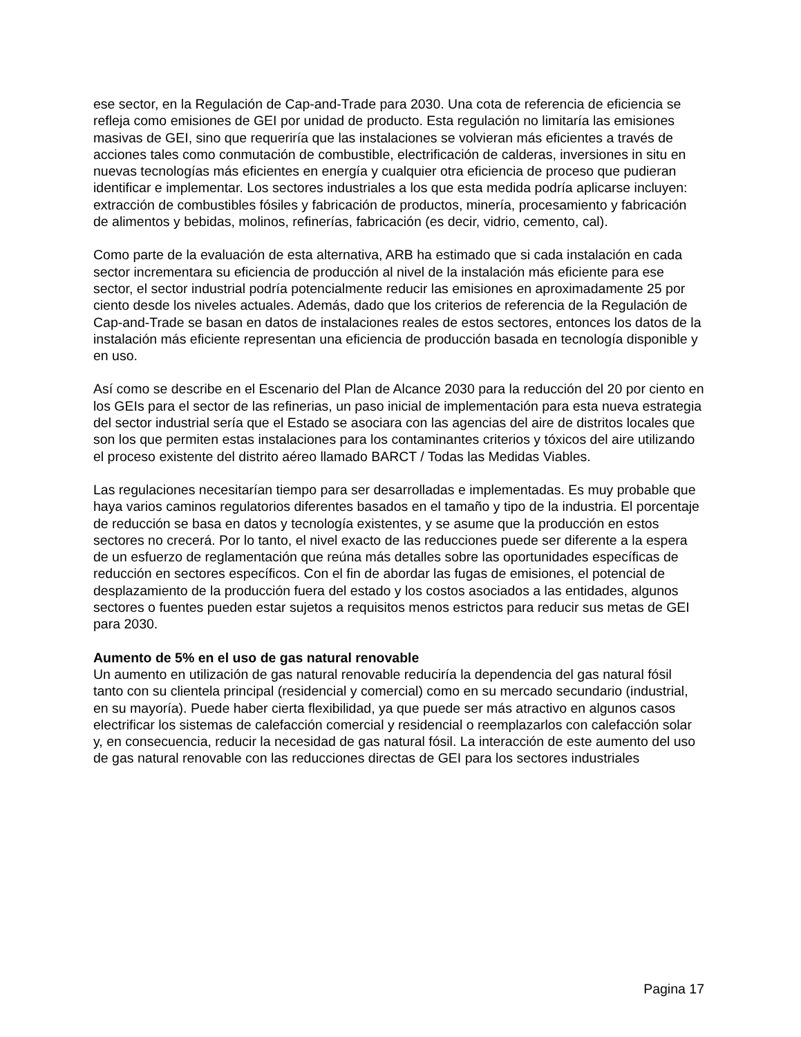ese sector, en la Regulación de Cap-and-Trade para 2030. Una cota de referencia de eficiencia se refleja como emisiones de GEI por unidad de producto. Esta regulación no limitaría las emisiones masivas de GEI, sino que requeriría que las instalaciones se volvieran más eficientes a través de acciones tales como conmutación de combustible, electrificación de calderas, inversiones in situ en nuevas tecnologías más eficientes en energía y cualquier otra eficiencia de proceso que pudieran identificar e implementar. Los sectores industriales a los que esta medida podría aplicarse incluyen: extracción de combustibles fósiles y fabricación de productos, minería, procesamiento y fabricación de alimentos y bebidas, molinos, refinerías, fabricación (es decir, vidrio, cemento, cal).
Como parte de la evaluación de esta alternativa, ARB ha estimado que si cada instalación en cada sector incrementara su eficiencia de producción al nivel de la instalación más eficiente para ese sector, el sector industrial podría potencialmente reducir las emisiones en aproximadamente 25 por ciento desde los niveles actuales. Además, dado que los criterios de referencia de la Regulación de Cap-and-Trade se basan en datos de instalaciones reales de estos sectores, entonces los datos de la instalación más eficiente representan una eficiencia de producción basada en tecnología disponible y en uso.
Así como se describe en el Escenario del Plan de Alcance 2030 para la reducción del 20 por ciento en los GEIs para el sector de las refinerias, un paso inicial de implementación para esta nueva estrategia del sector industrial sería que el Estado se asociara con las agencias del aire de distritos locales que son los que permiten estas instalaciones para los contaminantes criterios y tóxicos del aire utilizando el proceso existente del distrito aéreo llamado BARCT / Todas las Medidas Viables.
Las regulaciones necesitarían tiempo para ser desarrolladas e implementadas. Es muy probable que haya varios caminos regulatorios diferentes basados en el tamaño y tipo de la industria. El porcentaje de reducción se basa en datos y tecnología existentes, y se asume que la producción en estos sectores no crecerá. Por lo tanto, el nivel exacto de las reducciones puede ser diferente a la espera de un esfuerzo de reglamentación que reúna más detalles sobre las oportunidades específicas de reducción en sectores específicos. Con el fin de abordar las fugas de emisiones, el potencial de desplazamiento de la producción fuera del estado y los costos asociados a las entidades, algunos sectores o fuentes pueden estar sujetos a requisitos menos estrictos para reducir sus metas de GEI para 2030.
Aumento de 5% en el uso de gas natural renovable
Un aumento en utilización de gas natural renovable reduciría la dependencia del gas natural fósil tanto con su clientela principal (residencial y comercial) como en su mercado secundario (industrial, en su mayoría). Puede haber cierta flexibilidad, ya que puede ser más atractivo en algunos casos electrificar los sistemas de calefacción comercial y residencial o reemplazarlos con calefacción solar y, en consecuencia, reducir la necesidad de gas natural fósil. La interacción de este aumento del uso de gas natural renovable con las reducciones directas de GEI para los sectores industriales
Pagina 17